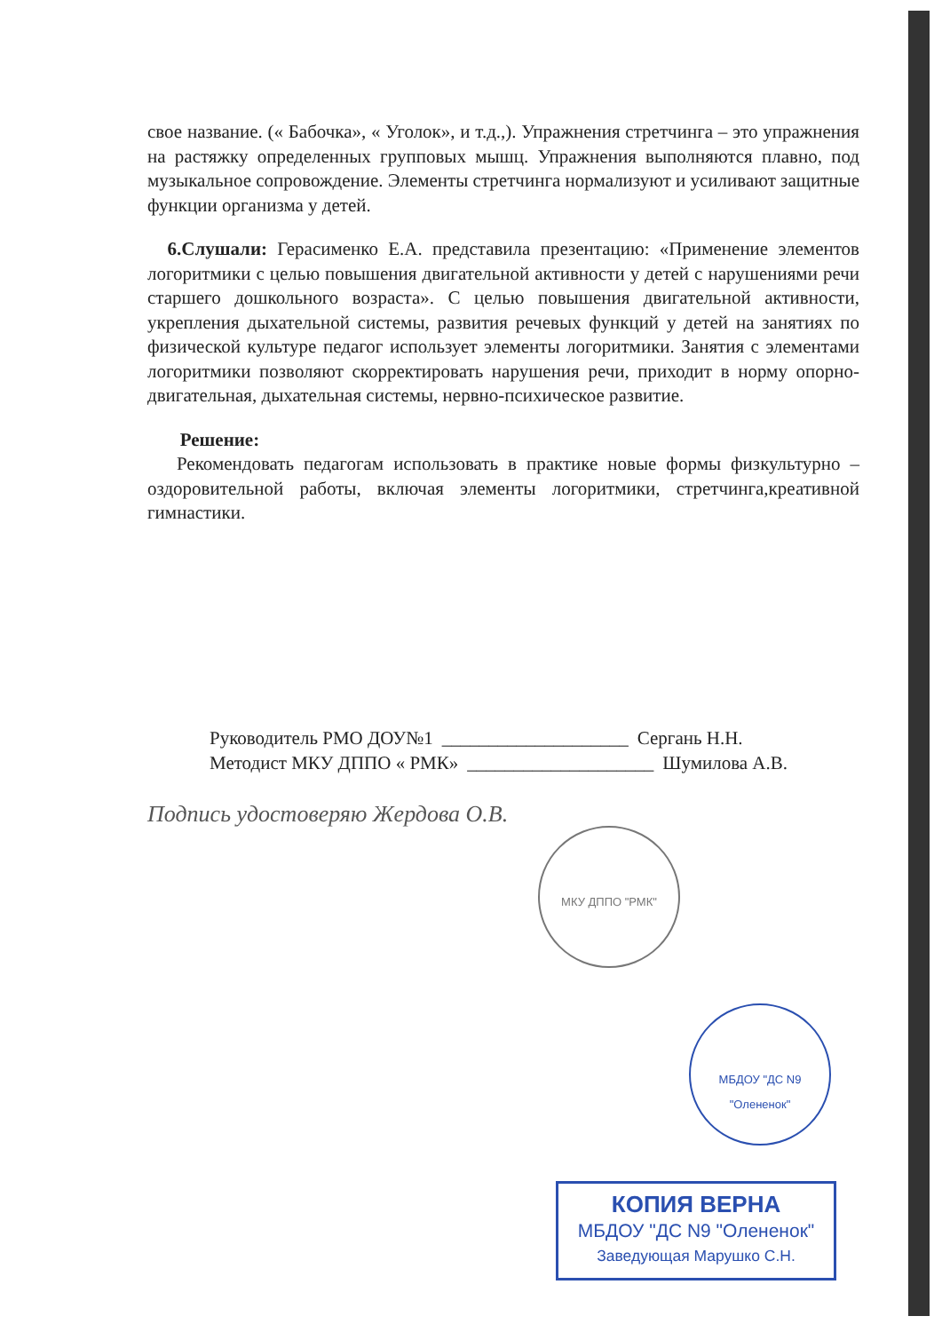свое название. (« Бабочка», « Уголок», и т.д.,). Упражнения стретчинга – это упражнения на растяжку определенных групповых мышц. Упражнения выполняются плавно, под музыкальное сопровождение. Элементы стретчинга нормализуют и усиливают защитные функции организма у детей.
6.Слушали: Герасименко Е.А. представила презентацию: «Применение элементов логоритмики с целью повышения двигательной активности у детей с нарушениями речи старшего дошкольного возраста». С целью повышения двигательной активности, укрепления дыхательной системы, развития речевых функций у детей на занятиях по физической культуре педагог использует элементы логоритмики. Занятия с элементами логоритмики позволяют скорректировать нарушения речи, приходит в норму опорно-двигательная, дыхательная системы, нервно-психическое развитие.
Решение:
Рекомендовать педагогам использовать в практике новые формы физкультурно – оздоровительной работы, включая элементы логоритмики, стретчинга,креативной гимнастики.
Руководитель РМО ДОУ№1 ____________________ Сергань Н.Н.
Методист МКУ ДППО « РМК» ____________________ Шумилова А.В.
Подпись удостоверяю Жердова О.В.
МКУ ДППО "РМК"
МБДОУ "ДС N9 "Олененок"
КОПИЯ ВЕРНА
МБДОУ "ДС N9 "Олененок"
Заведующая Марушко С.Н.